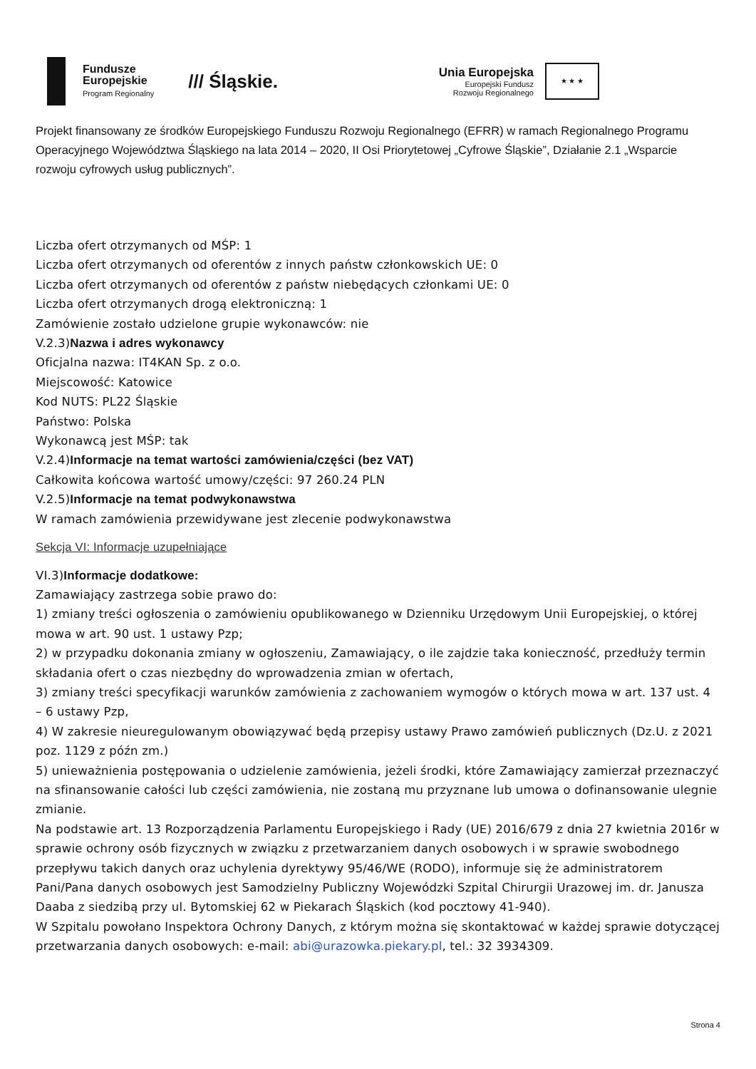Fundusze
Europejskie
Program Regionalny
/// Śląskie.
Unia Europejska
Europejski Fundusz
Rozwoju Regionalnego
★ ★ ★
Projekt finansowany ze środków Europejskiego Funduszu Rozwoju Regionalnego (EFRR) w ramach Regionalnego Programu Operacyjnego Województwa Śląskiego na lata 2014 – 2020, II Osi Priorytetowej „Cyfrowe Śląskie”, Działanie 2.1 „Wsparcie rozwoju cyfrowych usług publicznych”.
Liczba ofert otrzymanych od MŚP: 1
Liczba ofert otrzymanych od oferentów z innych państw członkowskich UE: 0
Liczba ofert otrzymanych od oferentów z państw niebędących członkami UE: 0
Liczba ofert otrzymanych drogą elektroniczną: 1
Zamówienie zostało udzielone grupie wykonawców: nie
V.2.3)Nazwa i adres wykonawcy
Oficjalna nazwa: IT4KAN Sp. z o.o.
Miejscowość: Katowice
Kod NUTS: PL22 Śląskie
Państwo: Polska
Wykonawcą jest MŚP: tak
V.2.4)Informacje na temat wartości zamówienia/części (bez VAT)
Całkowita końcowa wartość umowy/części: 97 260.24 PLN
V.2.5)Informacje na temat podwykonawstwa
W ramach zamówienia przewidywane jest zlecenie podwykonawstwa
Sekcja VI: Informacje uzupełniające
VI.3)Informacje dodatkowe:
Zamawiający zastrzega sobie prawo do:
1) zmiany treści ogłoszenia o zamówieniu opublikowanego w Dzienniku Urzędowym Unii Europejskiej, o której mowa w art. 90 ust. 1 ustawy Pzp;
2) w przypadku dokonania zmiany w ogłoszeniu, Zamawiający, o ile zajdzie taka konieczność, przedłuży termin składania ofert o czas niezbędny do wprowadzenia zmian w ofertach,
3) zmiany treści specyfikacji warunków zamówienia z zachowaniem wymogów o których mowa w art. 137 ust. 4 – 6 ustawy Pzp,
4) W zakresie nieuregulowanym obowiązywać będą przepisy ustawy Prawo zamówień publicznych (Dz.U. z 2021 poz. 1129 z późn zm.)
5) unieważnienia postępowania o udzielenie zamówienia, jeżeli środki, które Zamawiający zamierzał przeznaczyć na sfinansowanie całości lub części zamówienia, nie zostaną mu przyznane lub umowa o dofinansowanie ulegnie zmianie.
Na podstawie art. 13 Rozporządzenia Parlamentu Europejskiego i Rady (UE) 2016/679 z dnia 27 kwietnia 2016r w sprawie ochrony osób fizycznych w związku z przetwarzaniem danych osobowych i w sprawie swobodnego przepływu takich danych oraz uchylenia dyrektywy 95/46/WE (RODO), informuje się że administratorem Pani/Pana danych osobowych jest Samodzielny Publiczny Wojewódzki Szpital Chirurgii Urazowej im. dr. Janusza Daaba z siedzibą przy ul. Bytomskiej 62 w Piekarach Śląskich (kod pocztowy 41-940).
W Szpitalu powołano Inspektora Ochrony Danych, z którym można się skontaktować w każdej sprawie dotyczącej przetwarzania danych osobowych: e-mail: abi@urazowka.piekary.pl, tel.: 32 3934309.
Strona 4